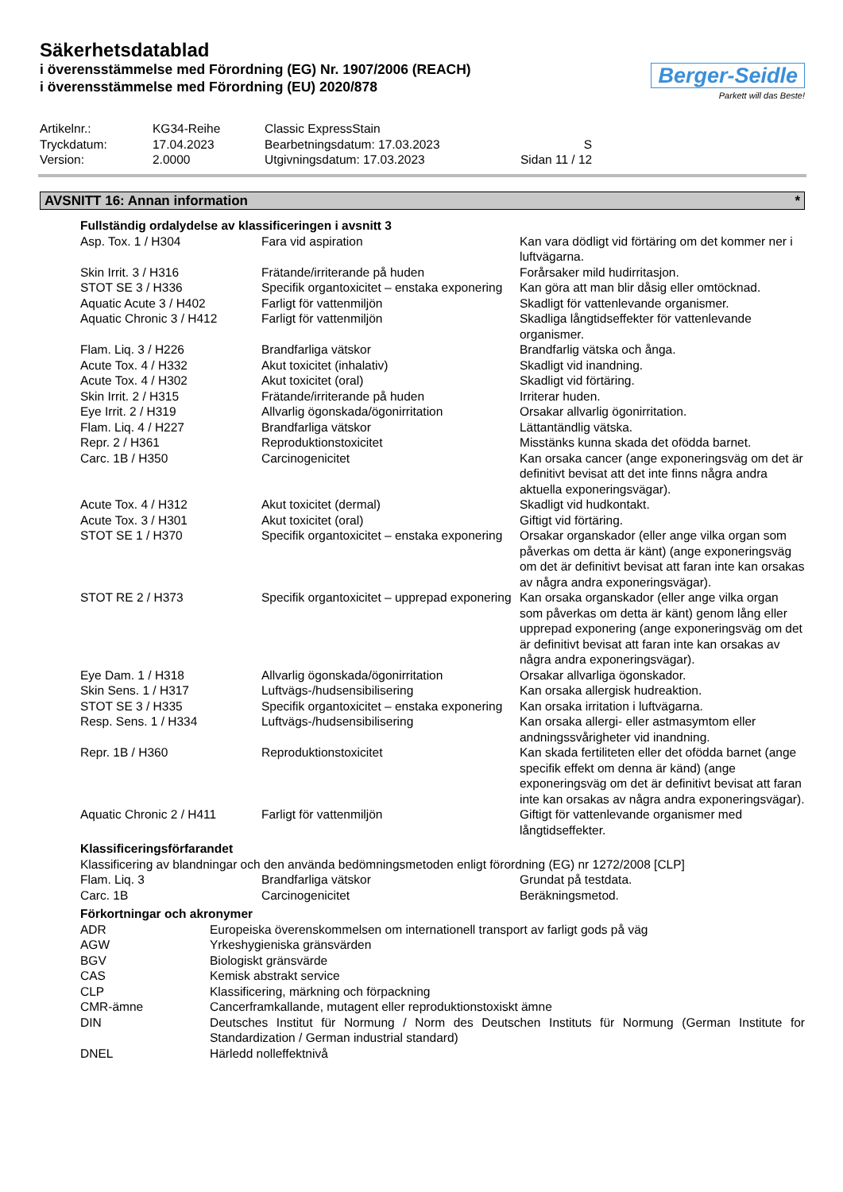Säkerhetsdatablad
i överensstämmelse med Förordning (EG) Nr. 1907/2006 (REACH)
i överensstämmelse med Förordning (EU) 2020/878
Berger-Seidle
Parkett will das Beste!
| Artikelnr.: | KG34-Reihe | Classic ExpressStain | |
| Tryckdatum: | 17.04.2023 | Bearbetningsdatum: 17.03.2023 | S |
| Version: | 2.0000 | Utgivningsdatum: 17.03.2023 | Sidan 11 / 12 |
AVSNITT 16: Annan information *
Fullständig ordalydelse av klassificeringen i avsnitt 3
| Asp. Tox. 1 / H304 | Fara vid aspiration | Kan vara dödligt vid förtäring om det kommer ner i luftvägarna. |
| Skin Irrit. 3 / H316 | Frätande/irriterande på huden | Forårsaker mild hudirritasjon. |
| STOT SE 3 / H336 | Specifik organtoxicitet – enstaka exponering | Kan göra att man blir dåsig eller omtöcknad. |
| Aquatic Acute 3 / H402 | Farligt för vattenmiljön | Skadligt för vattenlevande organismer. |
| Aquatic Chronic 3 / H412 | Farligt för vattenmiljön | Skadliga långtidseffekter för vattenlevande organismer. |
| Flam. Liq. 3 / H226 | Brandfarliga vätskor | Brandfarlig vätska och ånga. |
| Acute Tox. 4 / H332 | Akut toxicitet (inhalativ) | Skadligt vid inandning. |
| Acute Tox. 4 / H302 | Akut toxicitet (oral) | Skadligt vid förtäring. |
| Skin Irrit. 2 / H315 | Frätande/irriterande på huden | Irriterar huden. |
| Eye Irrit. 2 / H319 | Allvarlig ögonskada/ögonirritation | Orsakar allvarlig ögonirritation. |
| Flam. Liq. 4 / H227 | Brandfarliga vätskor | Lättantändlig vätska. |
| Repr. 2 / H361 | Reproduktionstoxicitet | Misstänks kunna skada det ofödda barnet. |
| Carc. 1B / H350 | Carcinogenicitet | Kan orsaka cancer (ange exponeringsväg om det är definitivt bevisat att det inte finns några andra aktuella exponeringsvägar). |
| Acute Tox. 4 / H312 | Akut toxicitet (dermal) | Skadligt vid hudkontakt. |
| Acute Tox. 3 / H301 | Akut toxicitet (oral) | Giftigt vid förtäring. |
| STOT SE 1 / H370 | Specifik organtoxicitet – enstaka exponering | Orsakar organskador (eller ange vilka organ som påverkas om detta är känt) (ange exponeringsväg om det är definitivt bevisat att faran inte kan orsakas av några andra exponeringsvägar). |
| STOT RE 2 / H373 | Specifik organtoxicitet – upprepad exponering | Kan orsaka organskador (eller ange vilka organ som påverkas om detta är känt) genom lång eller upprepad exponering (ange exponeringsväg om det är definitivt bevisat att faran inte kan orsakas av några andra exponeringsvägar). |
| Eye Dam. 1 / H318 | Allvarlig ögonskada/ögonirritation | Orsakar allvarliga ögonskador. |
| Skin Sens. 1 / H317 | Luftvägs-/hudsensibilisering | Kan orsaka allergisk hudreaktion. |
| STOT SE 3 / H335 | Specifik organtoxicitet – enstaka exponering | Kan orsaka irritation i luftvägarna. |
| Resp. Sens. 1 / H334 | Luftvägs-/hudsensibilisering | Kan orsaka allergi- eller astmasymtom eller andningssvårigheter vid inandning. |
| Repr. 1B / H360 | Reproduktionstoxicitet | Kan skada fertiliteten eller det ofödda barnet (ange specifik effekt om denna är känd) (ange exponeringsväg om det är definitivt bevisat att faran inte kan orsakas av några andra exponeringsvägar). |
| Aquatic Chronic 2 / H411 | Farligt för vattenmiljön | Giftigt för vattenlevande organismer med långtidseffekter. |
Klassificeringsförfarandet
Klassificering av blandningar och den använda bedömningsmetoden enligt förordning (EG) nr 1272/2008 [CLP]
| Flam. Liq. 3 | Brandfarliga vätskor | Grundat på testdata. |
| Carc. 1B | Carcinogenicitet | Beräkningsmetod. |
Förkortningar och akronymer
| ADR | Europeiska överenskommelsen om internationell transport av farligt gods på väg |
| AGW | Yrkeshygieniska gränsvärden |
| BGV | Biologiskt gränsvärde |
| CAS | Kemisk abstrakt service |
| CLP | Klassificering, märkning och förpackning |
| CMR-ämne | Cancerframkallande, mutagent eller reproduktionstoxiskt ämne |
| DIN | Deutsches Institut für Normung / Norm des Deutschen Instituts für Normung (German Institute for Standardization / German industrial standard) |
| DNEL | Härledd nolleffektnivå |